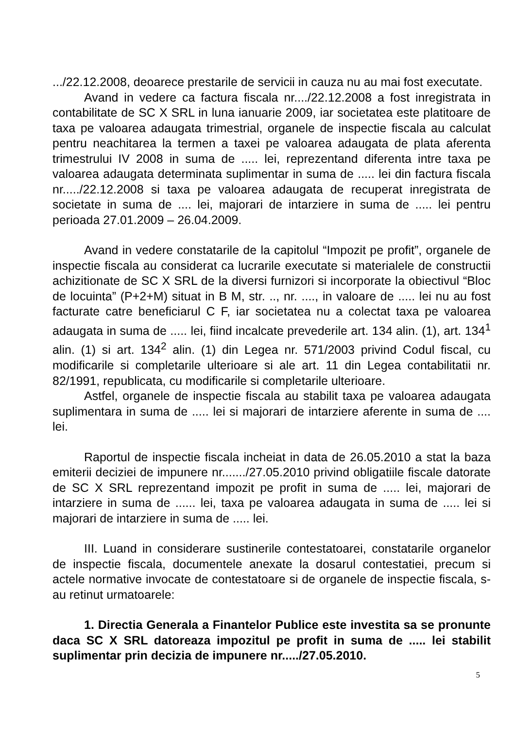.../22.12.2008, deoarece prestarile de servicii in cauza nu au mai fost executate.
Avand in vedere ca factura fiscala nr..../22.12.2008 a fost inregistrata in contabilitate de SC X SRL in luna ianuarie 2009, iar societatea este platitoare de taxa pe valoarea adaugata trimestrial, organele de inspectie fiscala au calculat pentru neachitarea la termen a taxei pe valoarea adaugata de plata aferenta trimestrului IV 2008 in suma de ..... lei, reprezentand diferenta intre taxa pe valoarea adaugata determinata suplimentar in suma de ..... lei din factura fiscala nr...../22.12.2008 si taxa pe valoarea adaugata de recuperat inregistrata de societate in suma de .... lei, majorari de intarziere in suma de ..... lei pentru perioada 27.01.2009 – 26.04.2009.
Avand in vedere constatarile de la capitolul “Impozit pe profit”, organele de inspectie fiscala au considerat ca lucrarile executate si materialele de constructii achizitionate de SC X SRL de la diversi furnizori si incorporate la obiectivul “Bloc de locuinta” (P+2+M) situat in B M, str. .., nr. ...., in valoare de ..... lei nu au fost facturate catre beneficiarul C F, iar societatea nu a colectat taxa pe valoarea adaugata in suma de ..... lei, fiind incalcate prevederile art. 134 alin. (1), art. 134<sup>1</sup> alin. (1) si art. 134<sup>2</sup> alin. (1) din Legea nr. 571/2003 privind Codul fiscal, cu modificarile si completarile ulterioare si ale art. 11 din Legea contabilitatii nr. 82/1991, republicata, cu modificarile si completarile ulterioare.
Astfel, organele de inspectie fiscala au stabilit taxa pe valoarea adaugata suplimentara in suma de ..... lei si majorari de intarziere aferente in suma de .... lei.
Raportul de inspectie fiscala incheiat in data de 26.05.2010 a stat la baza emiterii deciziei de impunere nr......./27.05.2010 privind obligatiile fiscale datorate de SC X SRL reprezentand impozit pe profit in suma de ..... lei, majorari de intarziere in suma de ...... lei, taxa pe valoarea adaugata in suma de ..... lei si majorari de intarziere in suma de ..... lei.
III. Luand in considerare sustinerile contestatoarei, constatarile organelor de inspectie fiscala, documentele anexate la dosarul contestatiei, precum si actele normative invocate de contestatoare si de organele de inspectie fiscala, s-au retinut urmatoarele:
1. Directia Generala a Finantelor Publice este investita sa se pronunte daca SC X SRL datoreaza impozitul pe profit in suma de ..... lei stabilit suplimentar prin decizia de impunere nr...../27.05.2010.
5